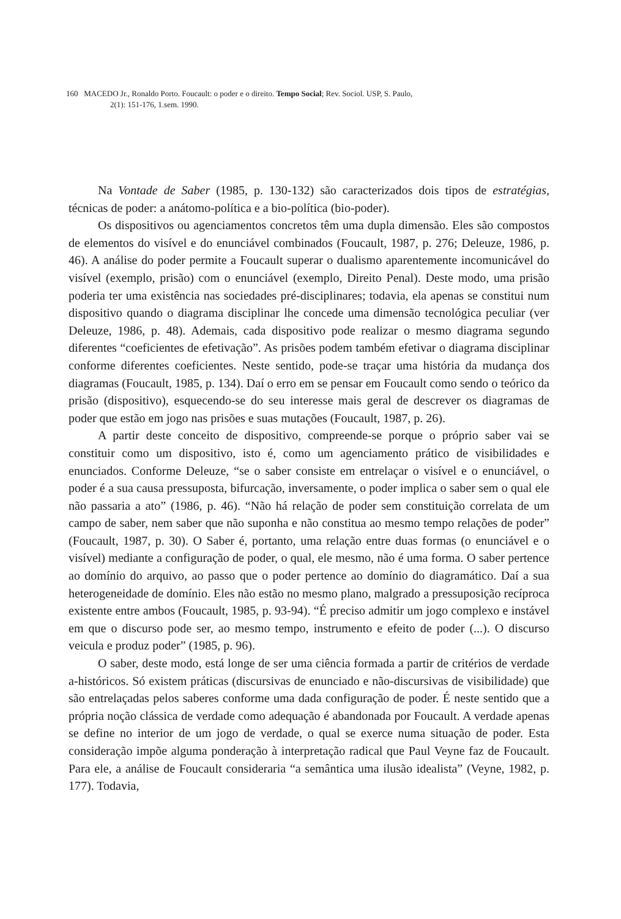160 MACEDO Jr., Ronaldo Porto. Foucault: o poder e o direito. Tempo Social; Rev. Sociol. USP, S. Paulo,
2(1): 151-176, 1.sem. 1990.
Na Vontade de Saber (1985, p. 130-132) são caracterizados dois tipos de estratégias, técnicas de poder: a anátomo-política e a bio-política (bio-poder).
Os dispositivos ou agenciamentos concretos têm uma dupla dimensão. Eles são compostos de elementos do visível e do enunciável combinados (Foucault, 1987, p. 276; Deleuze, 1986, p. 46). A análise do poder permite a Foucault superar o dualismo aparentemente incomunicável do visível (exemplo, prisão) com o enunciável (exemplo, Direito Penal). Deste modo, uma prisão poderia ter uma existência nas sociedades pré-disciplinares; todavia, ela apenas se constitui num dispositivo quando o diagrama disciplinar lhe concede uma dimensão tecnológica peculiar (ver Deleuze, 1986, p. 48). Ademais, cada dispositivo pode realizar o mesmo diagrama segundo diferentes “coeficientes de efetivação”. As prisões podem também efetivar o diagrama disciplinar conforme diferentes coeficientes. Neste sentido, pode-se traçar uma história da mudança dos diagramas (Foucault, 1985, p. 134). Daí o erro em se pensar em Foucault como sendo o teórico da prisão (dispositivo), esquecendo-se do seu interesse mais geral de descrever os diagramas de poder que estão em jogo nas prisões e suas mutações (Foucault, 1987, p. 26).
A partir deste conceito de dispositivo, compreende-se porque o próprio saber vai se constituir como um dispositivo, isto é, como um agenciamento prático de visibilidades e enunciados. Conforme Deleuze, “se o saber consiste em entrelaçar o visível e o enunciável, o poder é a sua causa pressuposta, bifurcação, inversamente, o poder implica o saber sem o qual ele não passaria a ato” (1986, p. 46). “Não há relação de poder sem constituição correlata de um campo de saber, nem saber que não suponha e não constitua ao mesmo tempo relações de poder” (Foucault, 1987, p. 30). O Saber é, portanto, uma relação entre duas formas (o enunciável e o visível) mediante a configuração de poder, o qual, ele mesmo, não é uma forma. O saber pertence ao domínio do arquivo, ao passo que o poder pertence ao domínio do diagramático. Daí a sua heterogeneidade de domínio. Eles não estão no mesmo plano, malgrado a pressuposição recíproca existente entre ambos (Foucault, 1985, p. 93-94). “É preciso admitir um jogo complexo e instável em que o discurso pode ser, ao mesmo tempo, instrumento e efeito de poder (...). O discurso veicula e produz poder” (1985, p. 96).
O saber, deste modo, está longe de ser uma ciência formada a partir de critérios de verdade a-históricos. Só existem práticas (discursivas de enunciado e não-discursivas de visibilidade) que são entrelaçadas pelos saberes conforme uma dada configuração de poder. É neste sentido que a própria noção clássica de verdade como adequação é abandonada por Foucault. A verdade apenas se define no interior de um jogo de verdade, o qual se exerce numa situação de poder. Esta consideração impõe alguma ponderação à interpretação radical que Paul Veyne faz de Foucault. Para ele, a análise de Foucault consideraria “a semântica uma ilusão idealista” (Veyne, 1982, p. 177). Todavia,